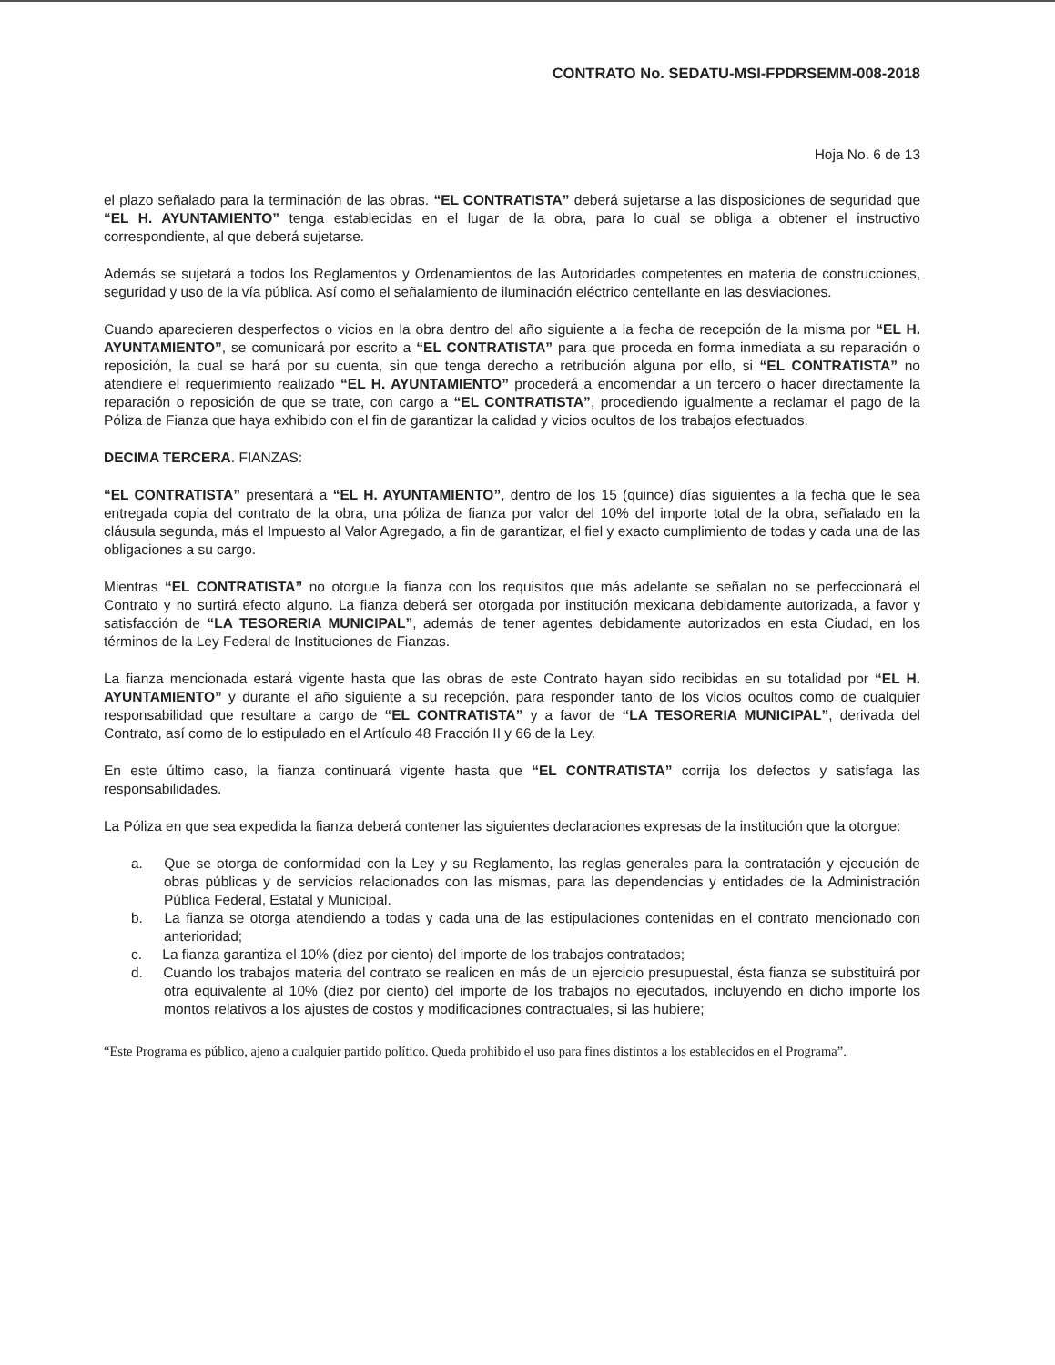CONTRATO No. SEDATU-MSI-FPDRSEMM-008-2018
Hoja No. 6 de 13
el plazo señalado para la terminación de las obras. “EL CONTRATISTA” deberá sujetarse a las disposiciones de seguridad que “EL H. AYUNTAMIENTO” tenga establecidas en el lugar de la obra, para lo cual se obliga a obtener el instructivo correspondiente, al que deberá sujetarse.
Además se sujetará a todos los Reglamentos y Ordenamientos de las Autoridades competentes en materia de construcciones, seguridad y uso de la vía pública. Así como el señalamiento de iluminación eléctrico centellante en las desviaciones.
Cuando aparecieren desperfectos o vicios en la obra dentro del año siguiente a la fecha de recepción de la misma por “EL H. AYUNTAMIENTO”, se comunicará por escrito a “EL CONTRATISTA” para que proceda en forma inmediata a su reparación o reposición, la cual se hará por su cuenta, sin que tenga derecho a retribución alguna por ello, si “EL CONTRATISTA” no atendiere el requerimiento realizado “EL H. AYUNTAMIENTO” procederá a encomendar a un tercero o hacer directamente la reparación o reposición de que se trate, con cargo a “EL CONTRATISTA”, procediendo igualmente a reclamar el pago de la Póliza de Fianza que haya exhibido con el fin de garantizar la calidad y vicios ocultos de los trabajos efectuados.
DECIMA TERCERA. FIANZAS:
“EL CONTRATISTA” presentará a “EL H. AYUNTAMIENTO”, dentro de los 15 (quince) días siguientes a la fecha que le sea entregada copia del contrato de la obra, una póliza de fianza por valor del 10% del importe total de la obra, señalado en la cláusula segunda, más el Impuesto al Valor Agregado, a fin de garantizar, el fiel y exacto cumplimiento de todas y cada una de las obligaciones a su cargo.
Mientras “EL CONTRATISTA” no otorgue la fianza con los requisitos que más adelante se señalan no se perfeccionará el Contrato y no surtirá efecto alguno. La fianza deberá ser otorgada por institución mexicana debidamente autorizada, a favor y satisfacción de “LA TESORERIA MUNICIPAL”, además de tener agentes debidamente autorizados en esta Ciudad, en los términos de la Ley Federal de Instituciones de Fianzas.
La fianza mencionada estará vigente hasta que las obras de este Contrato hayan sido recibidas en su totalidad por “EL H. AYUNTAMIENTO” y durante el año siguiente a su recepción, para responder tanto de los vicios ocultos como de cualquier responsabilidad que resultare a cargo de “EL CONTRATISTA” y a favor de “LA TESORERIA MUNICIPAL”, derivada del Contrato, así como de lo estipulado en el Artículo 48 Fracción II y 66 de la Ley.
En este último caso, la fianza continuará vigente hasta que “EL CONTRATISTA” corrija los defectos y satisfaga las responsabilidades.
La Póliza en que sea expedida la fianza deberá contener las siguientes declaraciones expresas de la institución que la otorgue:
a. Que se otorga de conformidad con la Ley y su Reglamento, las reglas generales para la contratación y ejecución de obras públicas y de servicios relacionados con las mismas, para las dependencias y entidades de la Administración Pública Federal, Estatal y Municipal.
b. La fianza se otorga atendiendo a todas y cada una de las estipulaciones contenidas en el contrato mencionado con anterioridad;
c. La fianza garantiza el 10% (diez por ciento) del importe de los trabajos contratados;
d. Cuando los trabajos materia del contrato se realicen en más de un ejercicio presupuestal, ésta fianza se substituirá por otra equivalente al 10% (diez por ciento) del importe de los trabajos no ejecutados, incluyendo en dicho importe los montos relativos a los ajustes de costos y modificaciones contractuales, si las hubiere;
“Este Programa es público, ajeno a cualquier partido político. Queda prohibido el uso para fines distintos a los establecidos en el Programa”.